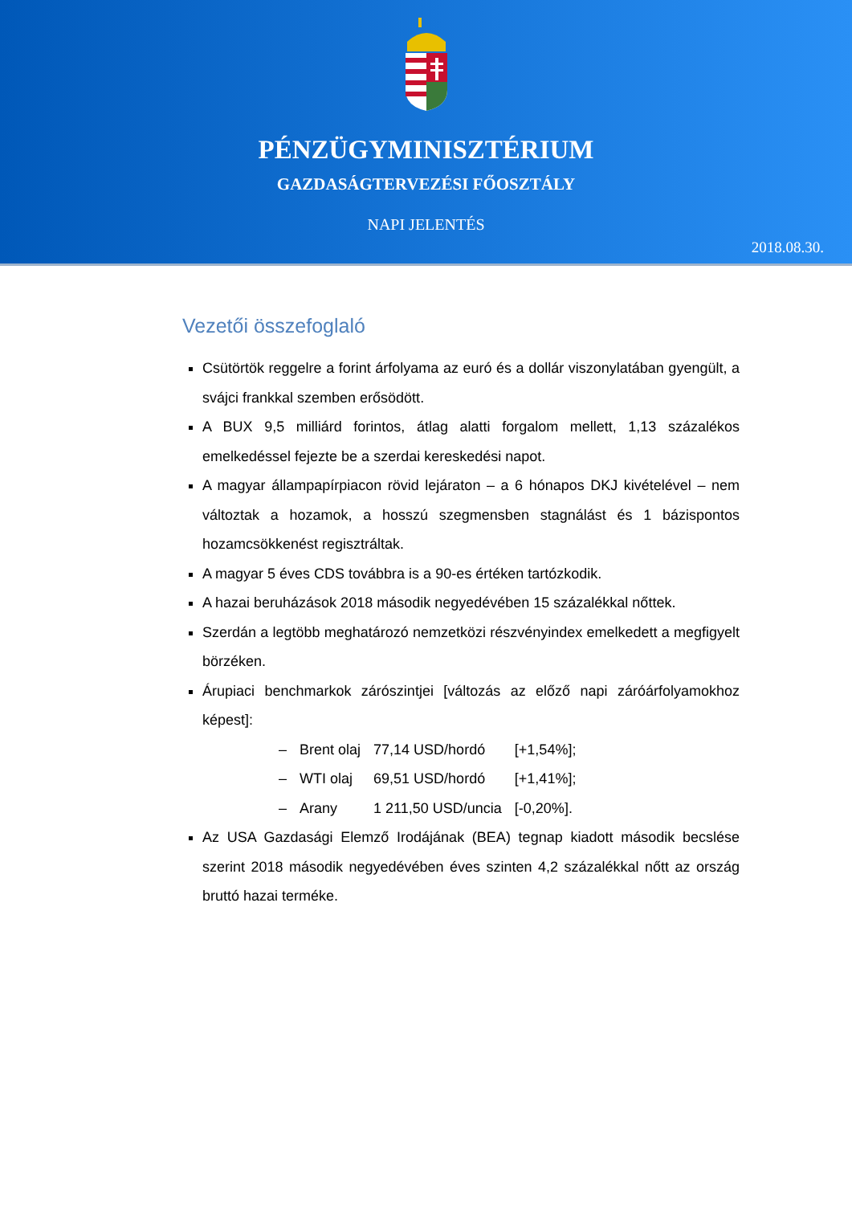PÉNZÜGYMINISZTÉRIUM
GAZDASÁGTERVEZÉSI FŐOSZTÁLY
NAPI JELENTÉS
2018.08.30.
Vezetői összefoglaló
Csütörtök reggelre a forint árfolyama az euró és a dollár viszonylatában gyengült, a svájci frankkal szemben erősödött.
A BUX 9,5 milliárd forintos, átlag alatti forgalom mellett, 1,13 százalékos emelkedéssel fejezte be a szerdai kereskedési napot.
A magyar állampapírpiacon rövid lejáraton – a 6 hónapos DKJ kivételével – nem változtak a hozamok, a hosszú szegmensben stagnálást és 1 bázispontos hozamcsökkenést regisztráltak.
A magyar 5 éves CDS továbbra is a 90-es értéken tartózkodik.
A hazai beruházások 2018 második negyedévében 15 százalékkal nőttek.
Szerdán a legtöbb meghatározó nemzetközi részvényindex emelkedett a megfigyelt börzéken.
Árupiaci benchmarkok zárószintjei [változás az előző napi záróárfolyamokhoz képest]:
| – | Brent olaj | 77,14 USD/hordó | [+1,54%]; |
| – | WTI olaj | 69,51 USD/hordó | [+1,41%]; |
| – | Arany | 1 211,50 USD/uncia | [-0,20%]. |
Az USA Gazdasági Elemző Irodájának (BEA) tegnap kiadott második becslése szerint 2018 második negyedévében éves szinten 4,2 százalékkal nőtt az ország bruttó hazai terméke.